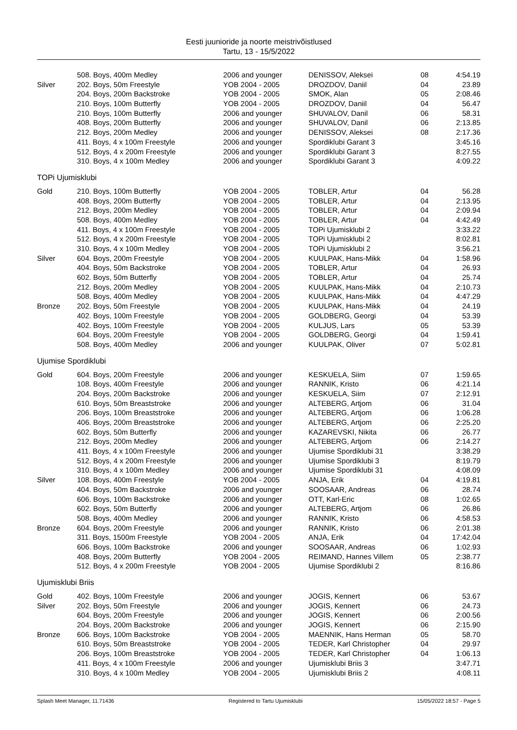Eesti juunioride ja noorte meistrivõistlused
Tartu, 13 - 15/5/2022
| | 508. Boys, 400m Medley | 2006 and younger | DENISSOV, Aleksei | 08 | 4:54.19 |
| Silver | 202. Boys, 50m Freestyle | YOB 2004 - 2005 | DROZDOV, Daniil | 04 | 23.89 |
| | 204. Boys, 200m Backstroke | YOB 2004 - 2005 | SMOK, Alan | 05 | 2:08.46 |
| | 210. Boys, 100m Butterfly | YOB 2004 - 2005 | DROZDOV, Daniil | 04 | 56.47 |
| | 210. Boys, 100m Butterfly | 2006 and younger | SHUVALOV, Danil | 06 | 58.31 |
| | 408. Boys, 200m Butterfly | 2006 and younger | SHUVALOV, Danil | 06 | 2:13.85 |
| | 212. Boys, 200m Medley | 2006 and younger | DENISSOV, Aleksei | 08 | 2:17.36 |
| | 411. Boys, 4 x 100m Freestyle | 2006 and younger | Spordiklubi Garant 3 | | 3:45.16 |
| | 512. Boys, 4 x 200m Freestyle | 2006 and younger | Spordiklubi Garant 3 | | 8:27.55 |
| | 310. Boys, 4 x 100m Medley | 2006 and younger | Spordiklubi Garant 3 | | 4:09.22 |
TOPi Ujumisklubi
| Gold | 210. Boys, 100m Butterfly | YOB 2004 - 2005 | TOBLER, Artur | 04 | 56.28 |
| | 408. Boys, 200m Butterfly | YOB 2004 - 2005 | TOBLER, Artur | 04 | 2:13.95 |
| | 212. Boys, 200m Medley | YOB 2004 - 2005 | TOBLER, Artur | 04 | 2:09.94 |
| | 508. Boys, 400m Medley | YOB 2004 - 2005 | TOBLER, Artur | 04 | 4:42.49 |
| | 411. Boys, 4 x 100m Freestyle | YOB 2004 - 2005 | TOPi Ujumisklubi 2 | | 3:33.22 |
| | 512. Boys, 4 x 200m Freestyle | YOB 2004 - 2005 | TOPi Ujumisklubi 2 | | 8:02.81 |
| | 310. Boys, 4 x 100m Medley | YOB 2004 - 2005 | TOPi Ujumisklubi 2 | | 3:56.21 |
| Silver | 604. Boys, 200m Freestyle | YOB 2004 - 2005 | KUULPAK, Hans-Mikk | 04 | 1:58.96 |
| | 404. Boys, 50m Backstroke | YOB 2004 - 2005 | TOBLER, Artur | 04 | 26.93 |
| | 602. Boys, 50m Butterfly | YOB 2004 - 2005 | TOBLER, Artur | 04 | 25.74 |
| | 212. Boys, 200m Medley | YOB 2004 - 2005 | KUULPAK, Hans-Mikk | 04 | 2:10.73 |
| | 508. Boys, 400m Medley | YOB 2004 - 2005 | KUULPAK, Hans-Mikk | 04 | 4:47.29 |
| Bronze | 202. Boys, 50m Freestyle | YOB 2004 - 2005 | KUULPAK, Hans-Mikk | 04 | 24.19 |
| | 402. Boys, 100m Freestyle | YOB 2004 - 2005 | GOLDBERG, Georgi | 04 | 53.39 |
| | 402. Boys, 100m Freestyle | YOB 2004 - 2005 | KULJUS, Lars | 05 | 53.39 |
| | 604. Boys, 200m Freestyle | YOB 2004 - 2005 | GOLDBERG, Georgi | 04 | 1:59.41 |
| | 508. Boys, 400m Medley | 2006 and younger | KUULPAK, Oliver | 07 | 5:02.81 |
Ujumise Spordiklubi
| Gold | 604. Boys, 200m Freestyle | 2006 and younger | KESKUELA, Siim | 07 | 1:59.65 |
| | 108. Boys, 400m Freestyle | 2006 and younger | RANNIK, Kristo | 06 | 4:21.14 |
| | 204. Boys, 200m Backstroke | 2006 and younger | KESKUELA, Siim | 07 | 2:12.91 |
| | 610. Boys, 50m Breaststroke | 2006 and younger | ALTEBERG, Artjom | 06 | 31.04 |
| | 206. Boys, 100m Breaststroke | 2006 and younger | ALTEBERG, Artjom | 06 | 1:06.28 |
| | 406. Boys, 200m Breaststroke | 2006 and younger | ALTEBERG, Artjom | 06 | 2:25.20 |
| | 602. Boys, 50m Butterfly | 2006 and younger | KAZAREVSKI, Nikita | 06 | 26.77 |
| | 212. Boys, 200m Medley | 2006 and younger | ALTEBERG, Artjom | 06 | 2:14.27 |
| | 411. Boys, 4 x 100m Freestyle | 2006 and younger | Ujumise Spordiklubi 31 | | 3:38.29 |
| | 512. Boys, 4 x 200m Freestyle | 2006 and younger | Ujumise Spordiklubi 3 | | 8:19.79 |
| | 310. Boys, 4 x 100m Medley | 2006 and younger | Ujumise Spordiklubi 31 | | 4:08.09 |
| Silver | 108. Boys, 400m Freestyle | YOB 2004 - 2005 | ANJA, Erik | 04 | 4:19.81 |
| | 404. Boys, 50m Backstroke | 2006 and younger | SOOSAAR, Andreas | 06 | 28.74 |
| | 606. Boys, 100m Backstroke | 2006 and younger | OTT, Karl-Eric | 08 | 1:02.65 |
| | 602. Boys, 50m Butterfly | 2006 and younger | ALTEBERG, Artjom | 06 | 26.86 |
| | 508. Boys, 400m Medley | 2006 and younger | RANNIK, Kristo | 06 | 4:58.53 |
| Bronze | 604. Boys, 200m Freestyle | 2006 and younger | RANNIK, Kristo | 06 | 2:01.38 |
| | 311. Boys, 1500m Freestyle | YOB 2004 - 2005 | ANJA, Erik | 04 | 17:42.04 |
| | 606. Boys, 100m Backstroke | 2006 and younger | SOOSAAR, Andreas | 06 | 1:02.93 |
| | 408. Boys, 200m Butterfly | YOB 2004 - 2005 | REIMAND, Hannes Villem | 05 | 2:38.77 |
| | 512. Boys, 4 x 200m Freestyle | YOB 2004 - 2005 | Ujumise Spordiklubi 2 | | 8:16.86 |
Ujumisklubi Briis
| Gold | 402. Boys, 100m Freestyle | 2006 and younger | JOGIS, Kennert | 06 | 53.67 |
| Silver | 202. Boys, 50m Freestyle | 2006 and younger | JOGIS, Kennert | 06 | 24.73 |
| | 604. Boys, 200m Freestyle | 2006 and younger | JOGIS, Kennert | 06 | 2:00.56 |
| | 204. Boys, 200m Backstroke | 2006 and younger | JOGIS, Kennert | 06 | 2:15.90 |
| Bronze | 606. Boys, 100m Backstroke | YOB 2004 - 2005 | MAENNIK, Hans Herman | 05 | 58.70 |
| | 610. Boys, 50m Breaststroke | YOB 2004 - 2005 | TEDER, Karl Christopher | 04 | 29.97 |
| | 206. Boys, 100m Breaststroke | YOB 2004 - 2005 | TEDER, Karl Christopher | 04 | 1:06.13 |
| | 411. Boys, 4 x 100m Freestyle | 2006 and younger | Ujumisklubi Briis 3 | | 3:47.71 |
| | 310. Boys, 4 x 100m Medley | YOB 2004 - 2005 | Ujumisklubi Briis 2 | | 4:08.11 |
Splash Meet Manager, 11.71436 Registered to Tartu Ujumisklubi 15/05/2022 18:57 - Page 5